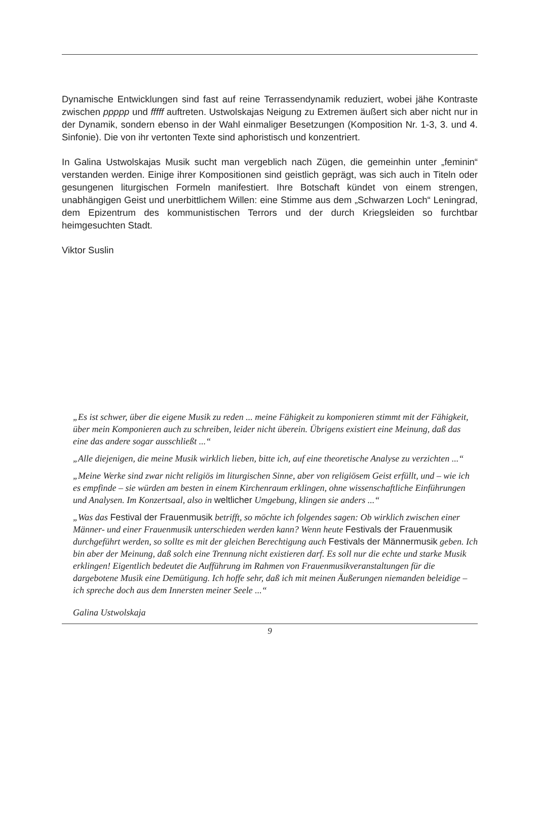Dynamische Entwicklungen sind fast auf reine Terrassendynamik reduziert, wobei jähe Kontraste zwischen ppppp und fffff auftreten. Ustwolskajas Neigung zu Extremen äußert sich aber nicht nur in der Dynamik, sondern ebenso in der Wahl einmaliger Besetzungen (Komposition Nr. 1-3, 3. und 4. Sinfonie). Die von ihr vertonten Texte sind aphoristisch und konzentriert.
In Galina Ustwolskajas Musik sucht man vergeblich nach Zügen, die gemeinhin unter „feminin“ verstanden werden. Einige ihrer Kompositionen sind geistlich geprägt, was sich auch in Titeln oder gesungenen liturgischen Formeln manifestiert. Ihre Botschaft kündet von einem strengen, unabhängigen Geist und unerbittlichem Willen: eine Stimme aus dem „Schwarzen Loch“ Leningrad, dem Epizentrum des kommunistischen Terrors und der durch Kriegsleiden so furchtbar heimgesuchten Stadt.
Viktor Suslin
„Es ist schwer, über die eigene Musik zu reden ... meine Fähigkeit zu komponieren stimmt mit der Fähigkeit, über mein Komponieren auch zu schreiben, leider nicht überein. Übrigens existiert eine Meinung, daß das eine das andere sogar ausschließt ...“
„Alle diejenigen, die meine Musik wirklich lieben, bitte ich, auf eine theoretische Analyse zu verzichten ...“
„Meine Werke sind zwar nicht religiös im liturgischen Sinne, aber von religiösem Geist erfüllt, und – wie ich es empfinde – sie würden am besten in einem Kirchenraum erklingen, ohne wissenschaftliche Einführungen und Analysen. Im Konzertsaal, also in weltlicher Umgebung, klingen sie anders ...“
„Was das Festival der Frauenmusik betrifft, so möchte ich folgendes sagen: Ob wirklich zwischen einer Männer- und einer Frauenmusik unterschieden werden kann? Wenn heute Festivals der Frauenmusik durchgeführt werden, so sollte es mit der gleichen Berechtigung auch Festivals der Männermusik geben. Ich bin aber der Meinung, daß solch eine Trennung nicht existieren darf. Es soll nur die echte und starke Musik erklingen! Eigentlich bedeutet die Aufführung im Rahmen von Frauenmusikveranstaltungen für die dargebotene Musik eine Demütigung. Ich hoffe sehr, daß ich mit meinen Äußerungen niemanden beleidige – ich spreche doch aus dem Innersten meiner Seele ...“
Galina Ustwolskaja
9